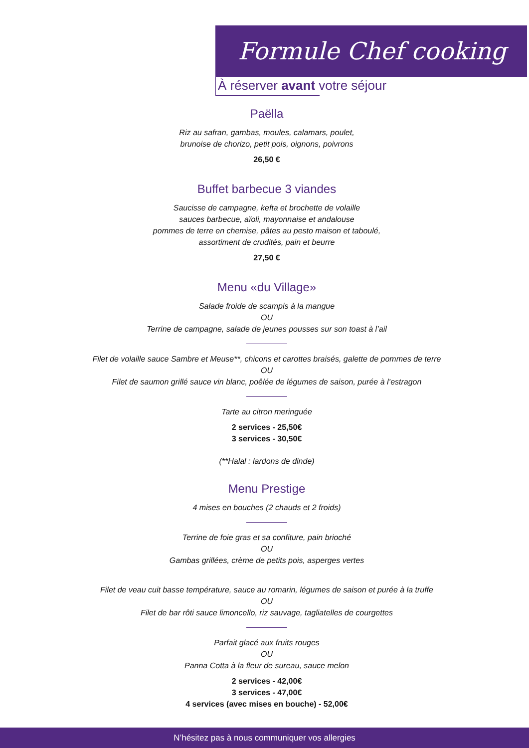Formule Chef cooking
À réserver avant votre séjour
Paëlla
Riz au safran, gambas, moules, calamars, poulet,
brunoise de chorizo, petit pois, oignons, poivrons
26,50 €
Buffet barbecue 3 viandes
Saucisse de campagne, kefta et brochette de volaille
sauces barbecue, aïoli, mayonnaise et andalouse
pommes de terre en chemise, pâtes au pesto maison et taboulé,
assortiment de crudités, pain et beurre
27,50 €
Menu «du Village»
Salade froide de scampis à la mangue
OU
Terrine de campagne, salade de jeunes pousses sur son toast à l’ail
Filet de volaille sauce Sambre et Meuse**, chicons et carottes braisés, galette de pommes de terre
OU
Filet de saumon grillé sauce vin blanc, poêlée de légumes de saison, purée à l’estragon
Tarte au citron meringuée
2 services - 25,50€
3 services - 30,50€
(**Halal : lardons de dinde)
Menu Prestige
4 mises en bouches (2 chauds et 2 froids)
Terrine de foie gras et sa confiture, pain brioché
OU
Gambas grillées, crème de petits pois, asperges vertes
Filet de veau cuit basse température, sauce au romarin, légumes de saison et purée à la truffe
OU
Filet de bar rôti sauce limoncello, riz sauvage, tagliatelles de courgettes
Parfait glacé aux fruits rouges
OU
Panna Cotta à la fleur de sureau, sauce melon
2 services - 42,00€
3 services - 47,00€
4 services (avec mises en bouche) - 52,00€
N’hésitez pas à nous communiquer vos allergies